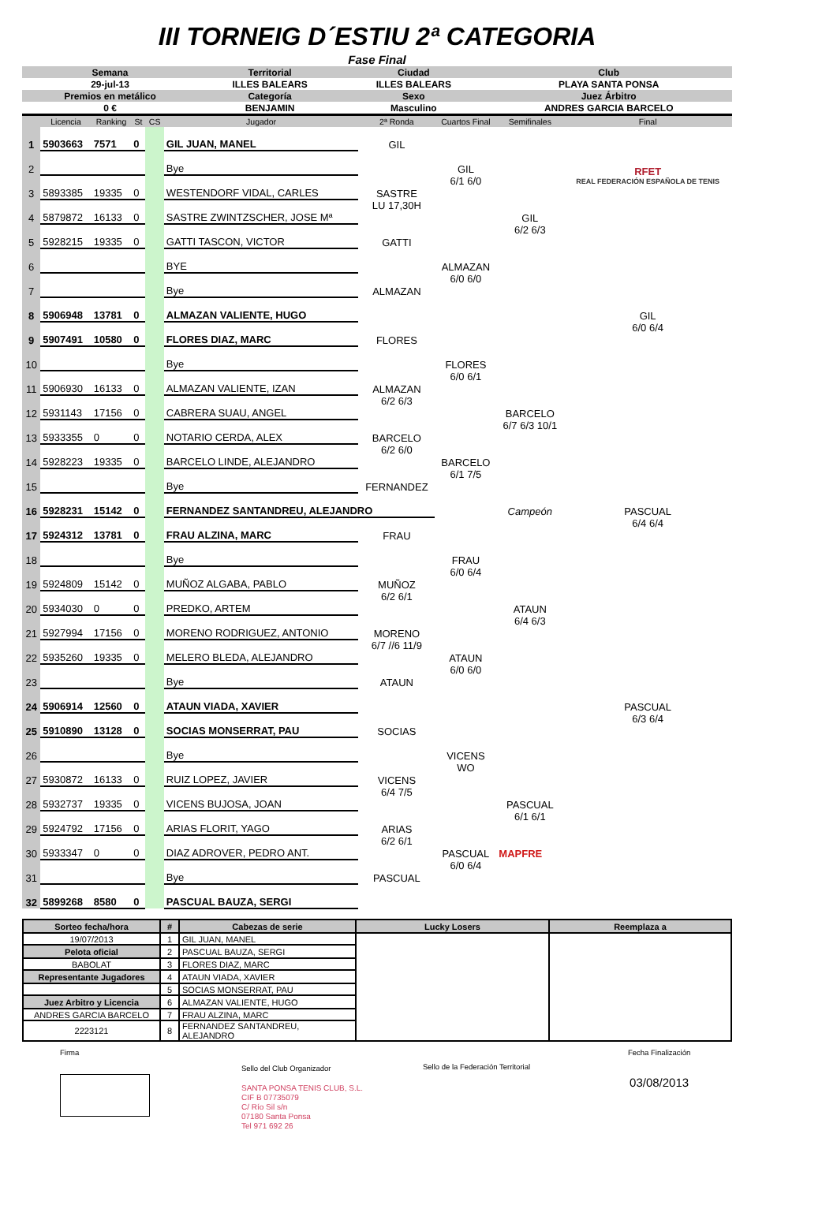III TORNEIG D´ESTIU 2ª CATEGORIA
Fase Final
| Semana | Territorial | Ciudad | Club |
| 29-jul-13 | ILLES BALEARS | ILLES BALEARS | PLAYA SANTA PONSA |
| Premios en metálico | Categoría | Sexo | Juez Árbitro |
| 0 € | BENJAMIN | Masculino | ANDRES GARCIA BARCELO |
| | Licencia | Ranking | St | CS | Jugador | 2ª Ronda | Cuartos Final | Semifinales | Final |
| 1 | 5903663 | 7571 | 0 | | GIL JUAN, MANEL | GIL | | | |
| 2 | | | | | Bye | | GIL | | RFET REAL FEDERACIÓN ESPAÑOLA DE TENIS |
| 3 | 5893385 | 19335 | 0 | | WESTENDORF VIDAL, CARLES | SASTRE | 6/1 6/0 | | |
| 4 | 5879872 | 16133 | 0 | | SASTRE ZWINTZSCHER, JOSE Mª | LU 17,30H | | GIL | |
| 5 | 5928215 | 19335 | 0 | | GATTI TASCON, VICTOR | GATTI | | 6/2 6/3 | |
| 6 | | | | | BYE | | ALMAZAN | | |
| 7 | | | | | Bye | ALMAZAN | 6/0 6/0 | | |
| 8 | 5906948 | 13781 | 0 | | ALMAZAN VALIENTE, HUGO | | | | GIL |
| 9 | 5907491 | 10580 | 0 | | FLORES DIAZ, MARC | FLORES | | | 6/0 6/4 |
| 10 | | | | | Bye | | FLORES | | |
| 11 | 5906930 | 16133 | 0 | | ALMAZAN VALIENTE, IZAN | ALMAZAN | 6/0 6/1 | | |
| 12 | 5931143 | 17156 | 0 | | CABRERA SUAU, ANGEL | 6/2 6/3 | | BARCELO | |
| 13 | 5933355 | 0 | 0 | | NOTARIO CERDA, ALEX | BARCELO | | 6/7 6/3 10/1 | |
| 14 | 5928223 | 19335 | 0 | | BARCELO LINDE, ALEJANDRO | 6/2 6/0 | BARCELO | | |
| 15 | | | | | Bye | FERNANDEZ | 6/1 7/5 | | |
| 16 | 5928231 | 15142 | 0 | | FERNANDEZ SANTANDREU, ALEJANDRO | | | Campeón | PASCUAL |
| 17 | 5924312 | 13781 | 0 | | FRAU ALZINA, MARC | FRAU | | | 6/4 6/4 |
| 18 | | | | | Bye | | FRAU | | |
| 19 | 5924809 | 15142 | 0 | | MUÑOZ ALGABA, PABLO | MUÑOZ | 6/0 6/4 | | |
| 20 | 5934030 | 0 | 0 | | PREDKO, ARTEM | 6/2 6/1 | | ATAUN | |
| 21 | 5927994 | 17156 | 0 | | MORENO RODRIGUEZ, ANTONIO | MORENO | | 6/4 6/3 | |
| 22 | 5935260 | 19335 | 0 | | MELERO BLEDA, ALEJANDRO | 6/7 //6 11/9 | ATAUN | | |
| 23 | | | | | Bye | ATAUN | 6/0 6/0 | | |
| 24 | 5906914 | 12560 | 0 | | ATAUN VIADA, XAVIER | | | | PASCUAL |
| 25 | 5910890 | 13128 | 0 | | SOCIAS MONSERRAT, PAU | SOCIAS | | | 6/3 6/4 |
| 26 | | | | | Bye | | VICENS | | |
| 27 | 5930872 | 16133 | 0 | | RUIZ LOPEZ, JAVIER | VICENS | WO | | |
| 28 | 5932737 | 19335 | 0 | | VICENS BUJOSA, JOAN | 6/4 7/5 | | PASCUAL | |
| 29 | 5924792 | 17156 | 0 | | ARIAS FLORIT, YAGO | ARIAS | | 6/1 6/1 | |
| 30 | 5933347 | 0 | 0 | | DIAZ ADROVER, PEDRO ANT. | 6/2 6/1 | PASCUAL | MAPFRE | |
| 31 | | | | | Bye | PASCUAL | 6/0 6/4 | | |
| 32 | 5899268 | 8580 | 0 | | PASCUAL BAUZA, SERGI | | | | |
| Sorteo fecha/hora | # | Cabezas de serie | Lucky Losers | Reemplaza a |
| --- | --- | --- | --- | --- |
| 19/07/2013 | 1 | GIL JUAN, MANEL | | |
| Pelota oficial | 2 | PASCUAL BAUZA, SERGI | | |
| BABOLAT | 3 | FLORES DIAZ, MARC | | |
| Representante Jugadores | 4 | ATAUN VIADA, XAVIER | | |
| | 5 | SOCIAS MONSERRAT, PAU | | |
| Juez Arbitro y Licencia | 6 | ALMAZAN VALIENTE, HUGO | | |
| ANDRES GARCIA BARCELO | 7 | FRAU ALZINA, MARC | | |
| 2223121 | 8 | FERNANDEZ SANTANDREU, ALEJANDRO | | |
Firma
Sello del Club Organizador
SANTA PONSA TENIS CLUB, S.L.
CIF B 07735079
C/ Río Sil s/n
07180 Santa Ponsa
Tel 971 692 26
Sello de la Federación Territorial
Fecha Finalización
03/08/2013